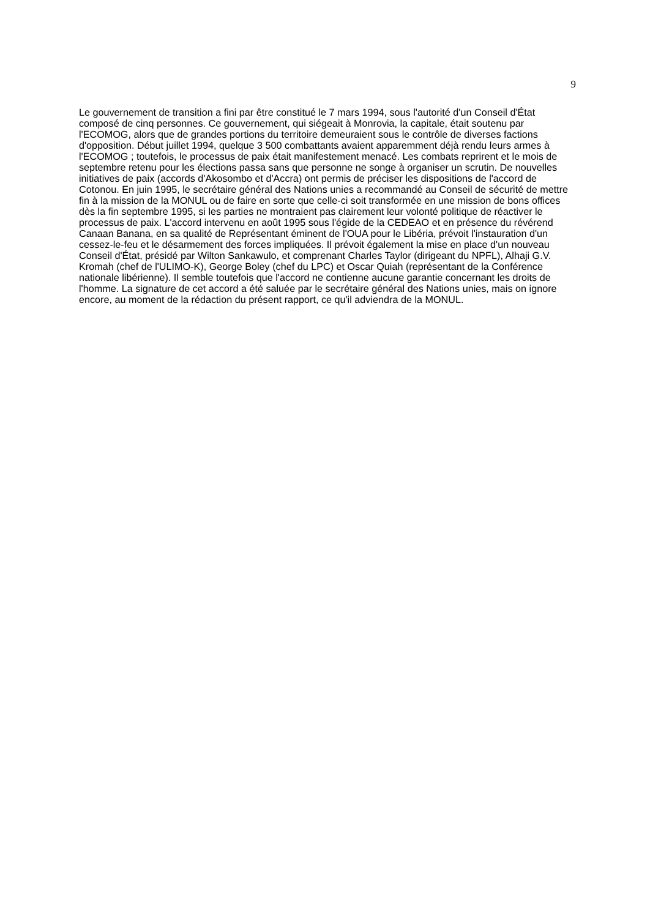9
Le gouvernement de transition a fini par être constitué le 7 mars 1994, sous l'autorité d'un Conseil d'État composé de cinq personnes. Ce gouvernement, qui siégeait à Monrovia, la capitale, était soutenu par l'ECOMOG, alors que de grandes portions du territoire demeuraient sous le contrôle de diverses factions d'opposition. Début juillet 1994, quelque 3 500 combattants avaient apparemment déjà rendu leurs armes à l'ECOMOG ; toutefois, le processus de paix était manifestement menacé. Les combats reprirent et le mois de septembre retenu pour les élections passa sans que personne ne songe à organiser un scrutin. De nouvelles initiatives de paix (accords d'Akosombo et d'Accra) ont permis de préciser les dispositions de l'accord de Cotonou. En juin 1995, le secrétaire général des Nations unies a recommandé au Conseil de sécurité de mettre fin à la mission de la MONUL ou de faire en sorte que celle-ci soit transformée en une mission de bons offices dès la fin septembre 1995, si les parties ne montraient pas clairement leur volonté politique de réactiver le processus de paix. L'accord intervenu en août 1995 sous l'égide de la CEDEAO et en présence du révérend Canaan Banana, en sa qualité de Représentant éminent de l'OUA pour le Libéria, prévoit l'instauration d'un cessez-le-feu et le désarmement des forces impliquées. Il prévoit également la mise en place d'un nouveau Conseil d'État, présidé par Wilton Sankawulo, et comprenant Charles Taylor (dirigeant du NPFL), Alhaji G.V. Kromah (chef de l'ULIMO-K), George Boley (chef du LPC) et Oscar Quiah (représentant de la Conférence nationale libérienne). Il semble toutefois que l'accord ne contienne aucune garantie concernant les droits de l'homme. La signature de cet accord a été saluée par le secrétaire général des Nations unies, mais on ignore encore, au moment de la rédaction du présent rapport, ce qu'il adviendra de la MONUL.